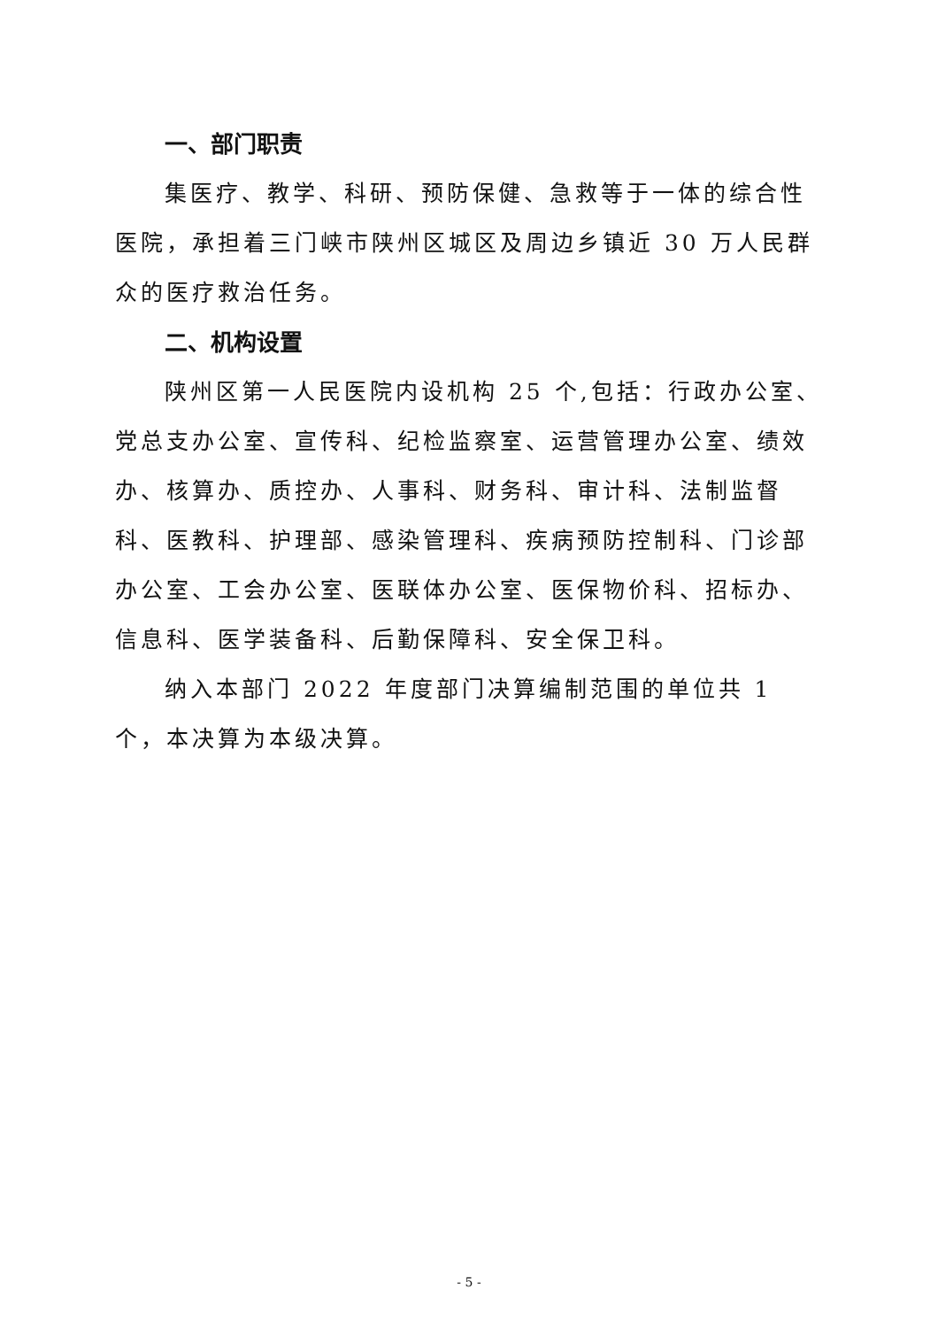一、部门职责
集医疗、教学、科研、预防保健、急救等于一体的综合性医院，承担着三门峡市陕州区城区及周边乡镇近 30 万人民群众的医疗救治任务。
二、机构设置
陕州区第一人民医院内设机构 25 个,包括：行政办公室、党总支办公室、宣传科、纪检监察室、运营管理办公室、绩效办、核算办、质控办、人事科、财务科、审计科、法制监督科、医教科、护理部、感染管理科、疾病预防控制科、门诊部办公室、工会办公室、医联体办公室、医保物价科、招标办、信息科、医学装备科、后勤保障科、安全保卫科。
纳入本部门 2022 年度部门决算编制范围的单位共 1 个，本决算为本级决算。
- 5 -